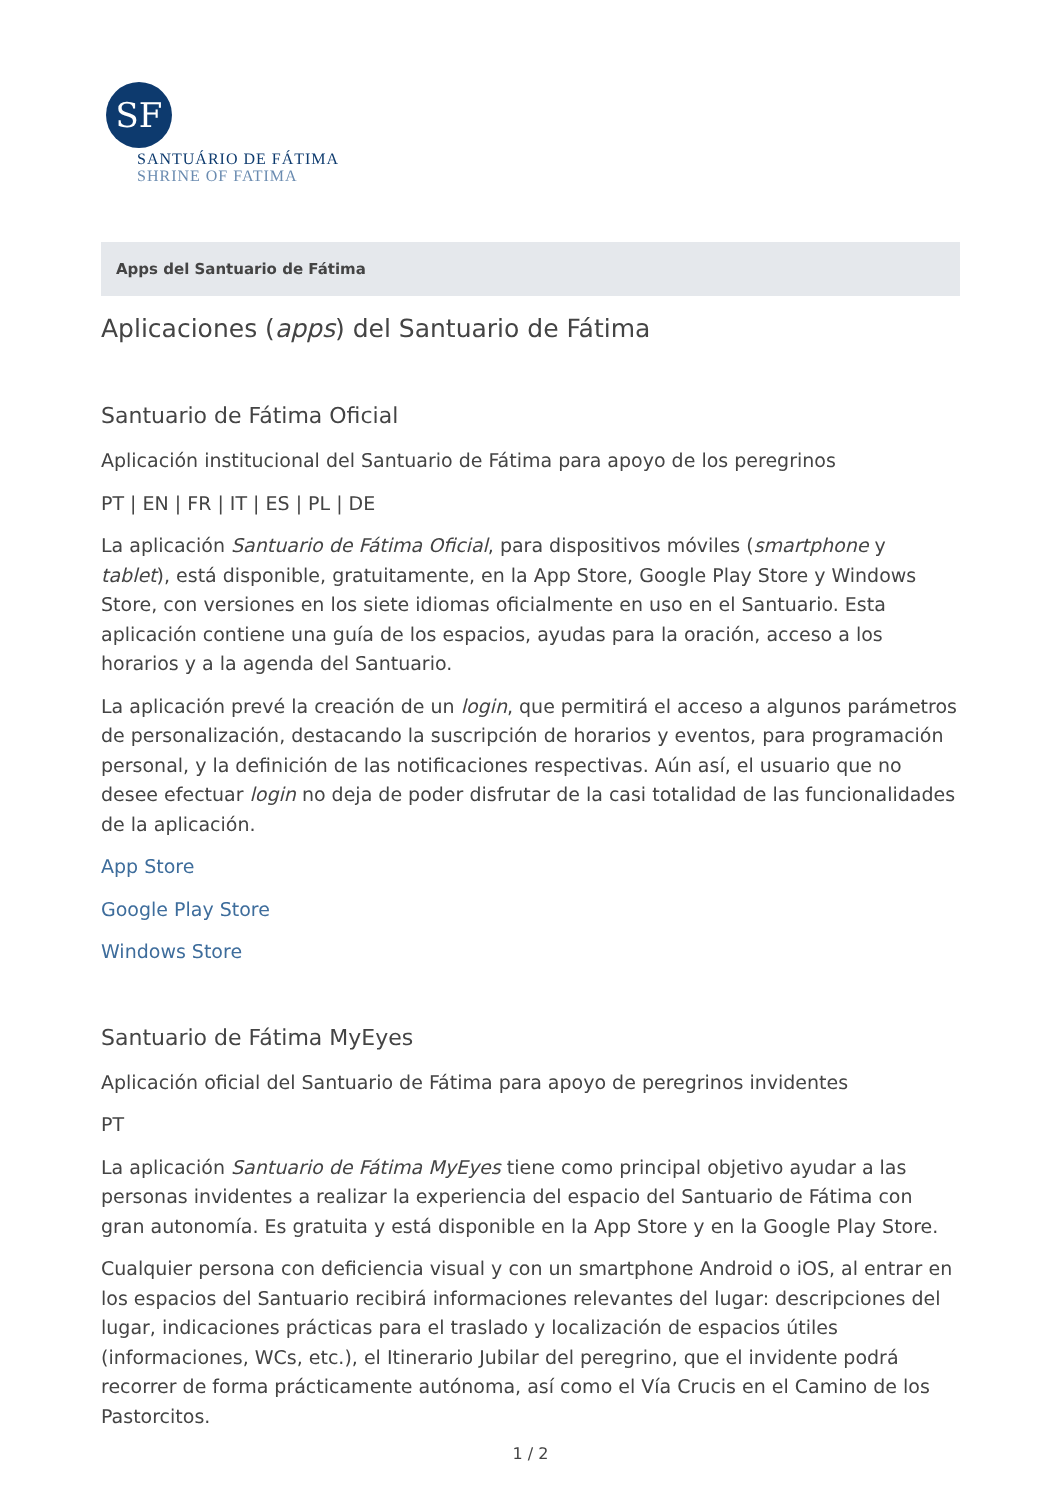SF
SANTUÁRIO DE FÁTIMA
SHRINE OF FATIMA
Apps del Santuario de Fátima
Aplicaciones (apps) del Santuario de Fátima
Santuario de Fátima Oficial
Aplicación institucional del Santuario de Fátima para apoyo de los peregrinos
PT | EN | FR | IT | ES | PL | DE
La aplicación Santuario de Fátima Oficial, para dispositivos móviles (smartphone y tablet), está disponible, gratuitamente, en la App Store, Google Play Store y Windows Store, con versiones en los siete idiomas oficialmente en uso en el Santuario. Esta aplicación contiene una guía de los espacios, ayudas para la oración, acceso a los horarios y a la agenda del Santuario.
La aplicación prevé la creación de un login, que permitirá el acceso a algunos parámetros de personalización, destacando la suscripción de horarios y eventos, para programación personal, y la definición de las notificaciones respectivas. Aún así, el usuario que no desee efectuar login no deja de poder disfrutar de la casi totalidad de las funcionalidades de la aplicación.
App Store
Google Play Store
Windows Store
Santuario de Fátima MyEyes
Aplicación oficial del Santuario de Fátima para apoyo de peregrinos invidentes
PT
La aplicación Santuario de Fátima MyEyes tiene como principal objetivo ayudar a las personas invidentes a realizar la experiencia del espacio del Santuario de Fátima con gran autonomía. Es gratuita y está disponible en la App Store y en la Google Play Store.
Cualquier persona con deficiencia visual y con un smartphone Android o iOS, al entrar en los espacios del Santuario recibirá informaciones relevantes del lugar: descripciones del lugar, indicaciones prácticas para el traslado y localización de espacios útiles (informaciones, WCs, etc.), el Itinerario Jubilar del peregrino, que el invidente podrá recorrer de forma prácticamente autónoma, así como el Vía Crucis en el Camino de los Pastorcitos.
1 / 2